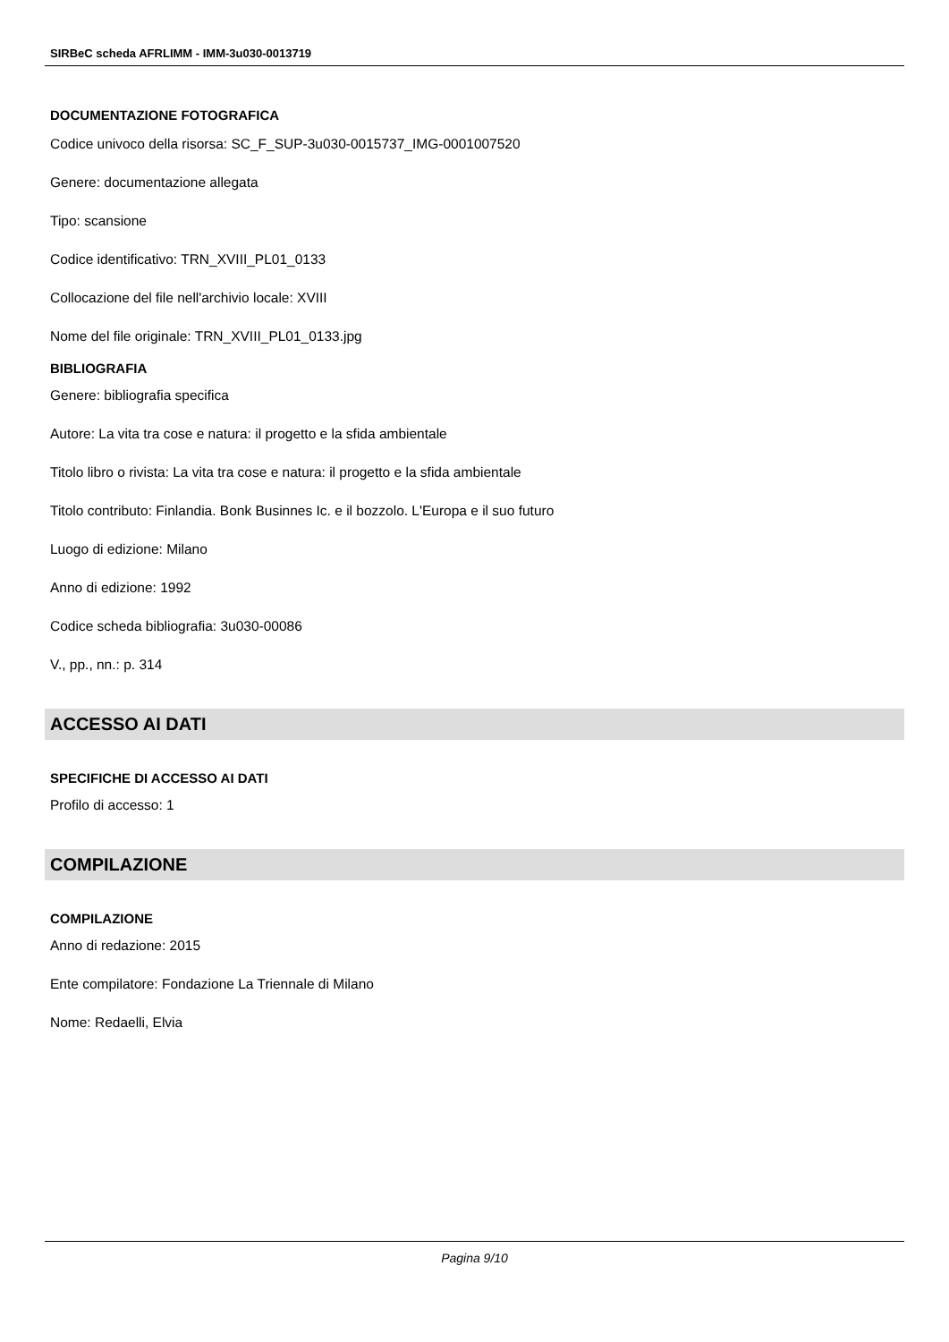SIRBeC scheda AFRLIMM - IMM-3u030-0013719
DOCUMENTAZIONE FOTOGRAFICA
Codice univoco della risorsa: SC_F_SUP-3u030-0015737_IMG-0001007520
Genere: documentazione allegata
Tipo: scansione
Codice identificativo: TRN_XVIII_PL01_0133
Collocazione del file nell'archivio locale: XVIII
Nome del file originale: TRN_XVIII_PL01_0133.jpg
BIBLIOGRAFIA
Genere: bibliografia specifica
Autore: La vita tra cose e natura: il progetto e la sfida ambientale
Titolo libro o rivista: La vita tra cose e natura: il progetto e la sfida ambientale
Titolo contributo: Finlandia. Bonk Businnes Ic. e il bozzolo. L'Europa e il suo futuro
Luogo di edizione: Milano
Anno di edizione: 1992
Codice scheda bibliografia: 3u030-00086
V., pp., nn.: p. 314
ACCESSO AI DATI
SPECIFICHE DI ACCESSO AI DATI
Profilo di accesso: 1
COMPILAZIONE
COMPILAZIONE
Anno di redazione: 2015
Ente compilatore: Fondazione La Triennale di Milano
Nome: Redaelli, Elvia
Pagina 9/10